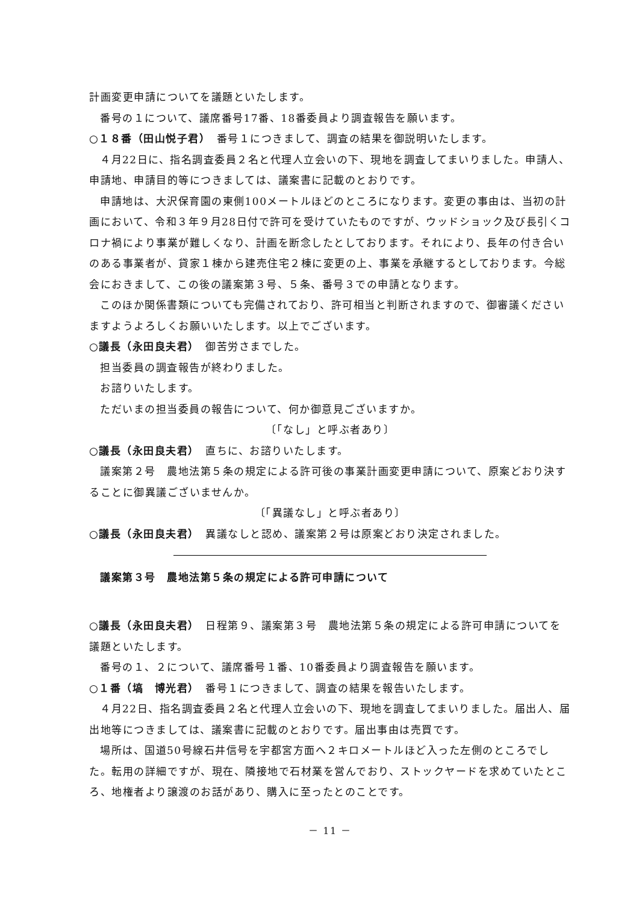計画変更申請についてを議題といたします。
番号の１について、議席番号17番、18番委員より調査報告を願います。
○１８番（田山悦子君）　番号１につきまして、調査の結果を御説明いたします。
４月22日に、指名調査委員２名と代理人立会いの下、現地を調査してまいりました。申請人、申請地、申請目的等につきましては、議案書に記載のとおりです。
申請地は、大沢保育園の東側100メートルほどのところになります。変更の事由は、当初の計画において、令和３年９月28日付で許可を受けていたものですが、ウッドショック及び長引くコロナ禍により事業が難しくなり、計画を断念したとしております。それにより、長年の付き合いのある事業者が、貸家１棟から建売住宅２棟に変更の上、事業を承継するとしております。今総会におきまして、この後の議案第３号、５条、番号３での申請となります。
このほか関係書類についても完備されており、許可相当と判断されますので、御審議くださいますようよろしくお願いいたします。以上でございます。
○議長（永田良夫君）　御苦労さまでした。
担当委員の調査報告が終わりました。
お諮りいたします。
ただいまの担当委員の報告について、何か御意見ございますか。
〔「なし」と呼ぶ者あり〕
○議長（永田良夫君）　直ちに、お諮りいたします。
議案第２号　農地法第５条の規定による許可後の事業計画変更申請について、原案どおり決することに御異議ございませんか。
〔「異議なし」と呼ぶ者あり〕
○議長（永田良夫君）　異議なしと認め、議案第２号は原案どおり決定されました。
議案第３号　農地法第５条の規定による許可申請について
○議長（永田良夫君）　日程第９、議案第３号　農地法第５条の規定による許可申請についてを議題といたします。
番号の１、２について、議席番号１番、10番委員より調査報告を願います。
○１番（塙　博光君）　番号１につきまして、調査の結果を報告いたします。
４月22日、指名調査委員２名と代理人立会いの下、現地を調査してまいりました。届出人、届出地等につきましては、議案書に記載のとおりです。届出事由は売買です。
場所は、国道50号線石井信号を宇都宮方面へ２キロメートルほど入った左側のところでした。転用の詳細ですが、現在、隣接地で石材業を営んでおり、ストックヤードを求めていたところ、地権者より譲渡のお話があり、購入に至ったとのことです。
－ 11 －